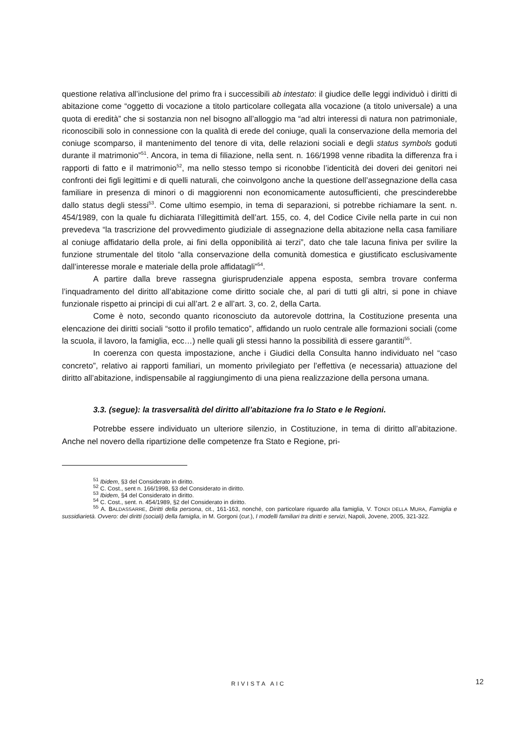questione relativa all’inclusione del primo fra i successibili ab intestato: il giudice delle leggi individuò i diritti di abitazione come “oggetto di vocazione a titolo particolare collegata alla vocazione (a titolo universale) a una quota di eredità” che si sostanzia non nel bisogno all’alloggio ma “ad altri interessi di natura non patrimoniale, riconoscibili solo in connessione con la qualità di erede del coniuge, quali la conservazione della memoria del coniuge scomparso, il mantenimento del tenore di vita, delle relazioni sociali e degli status symbols goduti durante il matrimonio”<sup>51</sup>. Ancora, in tema di filiazione, nella sent. n. 166/1998 venne ribadita la differenza fra i rapporti di fatto e il matrimonio<sup>52</sup>, ma nello stesso tempo si riconobbe l’identicità dei doveri dei genitori nei confronti dei figli legittimi e di quelli naturali, che coinvolgono anche la questione dell’assegnazione della casa familiare in presenza di minori o di maggiorenni non economicamente autosufficienti, che prescinderebbe dallo status degli stessi<sup>53</sup>. Come ultimo esempio, in tema di separazioni, si potrebbe richiamare la sent. n. 454/1989, con la quale fu dichiarata l’illegittimità dell’art. 155, co. 4, del Codice Civile nella parte in cui non prevedeva “la trascrizione del provvedimento giudiziale di assegnazione della abitazione nella casa familiare al coniuge affidatario della prole, ai fini della opponibilità ai terzi”, dato che tale lacuna finiva per svilire la funzione strumentale del titolo “alla conservazione della comunità domestica e giustificato esclusivamente dall’interesse morale e materiale della prole affidatagli”<sup>54</sup>.
A partire dalla breve rassegna giurisprudenziale appena esposta, sembra trovare conferma l’inquadramento del diritto all’abitazione come diritto sociale che, al pari di tutti gli altri, si pone in chiave funzionale rispetto ai principi di cui all’art. 2 e all’art. 3, co. 2, della Carta.
Come è noto, secondo quanto riconosciuto da autorevole dottrina, la Costituzione presenta una elencazione dei diritti sociali “sotto il profilo tematico”, affidando un ruolo centrale alle formazioni sociali (come la scuola, il lavoro, la famiglia, ecc…) nelle quali gli stessi hanno la possibilità di essere garantiti<sup>55</sup>.
In coerenza con questa impostazione, anche i Giudici della Consulta hanno individuato nel “caso concreto”, relativo ai rapporti familiari, un momento privilegiato per l’effettiva (e necessaria) attuazione del diritto all’abitazione, indispensabile al raggiungimento di una piena realizzazione della persona umana.
3.3. (segue): la trasversalità del diritto all’abitazione fra lo Stato e le Regioni.
Potrebbe essere individuato un ulteriore silenzio, in Costituzione, in tema di diritto all’abitazione. Anche nel novero della ripartizione delle competenze fra Stato e Regione, pri-
<sup>51</sup> Ibidem, §3 del Considerato in diritto.
<sup>52</sup> C. Cost., sent n. 166/1998, §3 del Considerato in diritto.
<sup>53</sup> Ibidem, §4 del Considerato in diritto.
<sup>54</sup> C. Cost., sent. n. 454/1989, §2 del Considerato in diritto.
<sup>55</sup> A. BALDASSARRE, Diritti della persona, cit., 161-163, nonché, con particolare riguardo alla famiglia, V. TONDI DELLA MURA, Famiglia e sussidiarietà. Ovvero: dei diritti (sociali) della famiglia, in M. Gorgoni (cur.), I modelli familiari tra diritti e servizi, Napoli, Jovene, 2005, 321-322.
RIVISTA AIC 12